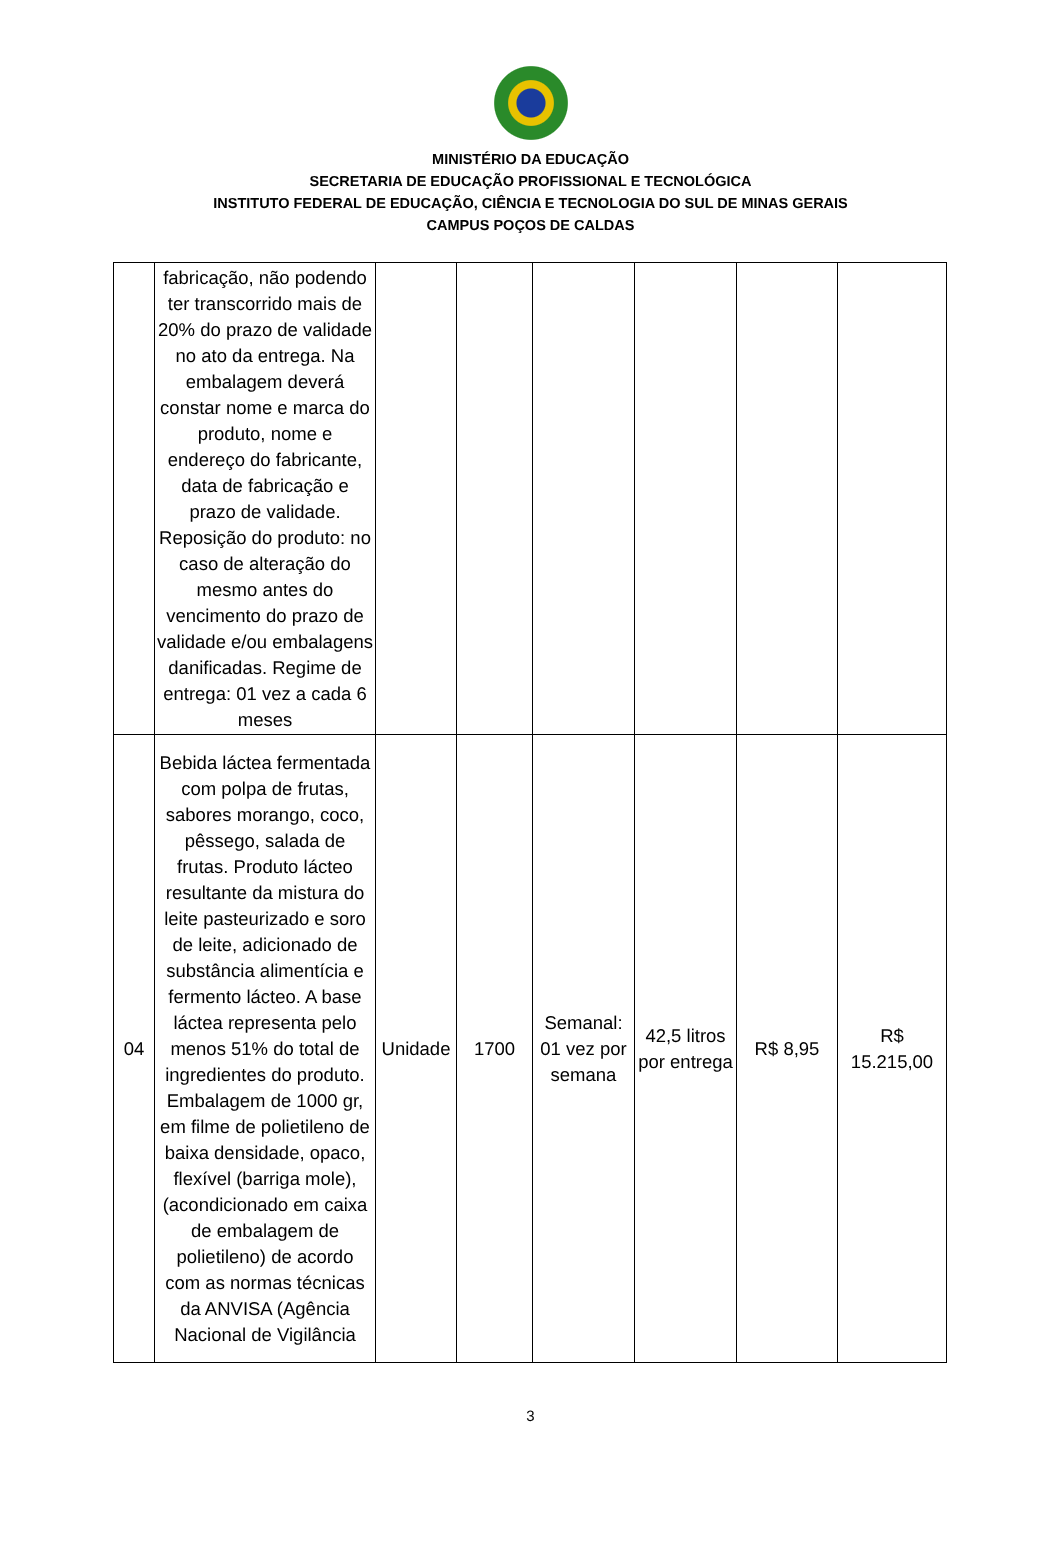MINISTÉRIO DA EDUCAÇÃO
SECRETARIA DE EDUCAÇÃO PROFISSIONAL E TECNOLÓGICA
INSTITUTO FEDERAL DE EDUCAÇÃO, CIÊNCIA E TECNOLOGIA DO SUL DE MINAS GERAIS
CAMPUS POÇOS DE CALDAS
| | fabricação, não podendo ter transcorrido mais de 20% do prazo de validade no ato da entrega. Na embalagem deverá constar nome e marca do produto, nome e endereço do fabricante, data de fabricação e prazo de validade. Reposição do produto: no caso de alteração do mesmo antes do vencimento do prazo de validade e/ou embalagens danificadas. Regime de entrega: 01 vez a cada 6 meses | | | | | | |
| 04 | Bebida láctea fermentada com polpa de frutas, sabores morango, coco, pêssego, salada de frutas. Produto lácteo resultante da mistura do leite pasteurizado e soro de leite, adicionado de substância alimentícia e fermento lácteo. A base láctea representa pelo menos 51% do total de ingredientes do produto. Embalagem de 1000 gr, em filme de polietileno de baixa densidade, opaco, flexível (barriga mole), (acondicionado em caixa de embalagem de polietileno) de acordo com as normas técnicas da ANVISA (Agência Nacional de Vigilância | Unidade | 1700 | Semanal: 01 vez por semana | 42,5 litros por entrega | R$ 8,95 | R$ 15.215,00 |
3